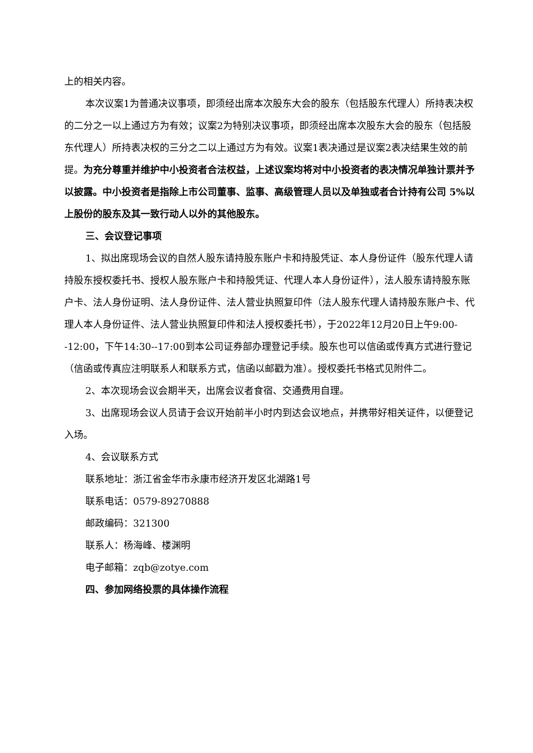上的相关内容。
本次议案1为普通决议事项，即须经出席本次股东大会的股东（包括股东代理人）所持表决权的二分之一以上通过方为有效；议案2为特别决议事项，即须经出席本次股东大会的股东（包括股东代理人）所持表决权的三分之二以上通过方为有效。议案1表决通过是议案2表决结果生效的前提。为充分尊重并维护中小投资者合法权益，上述议案均将对中小投资者的表决情况单独计票并予以披露。中小投资者是指除上市公司董事、监事、高级管理人员以及单独或者合计持有公司 5%以上股份的股东及其一致行动人以外的其他股东。
三、会议登记事项
1、拟出席现场会议的自然人股东请持股东账户卡和持股凭证、本人身份证件（股东代理人请持股东授权委托书、授权人股东账户卡和持股凭证、代理人本人身份证件），法人股东请持股东账户卡、法人身份证明、法人身份证件、法人营业执照复印件（法人股东代理人请持股东账户卡、代理人本人身份证件、法人营业执照复印件和法人授权委托书），于2022年12月20日上午9:00--12:00，下午14:30--17:00到本公司证券部办理登记手续。股东也可以信函或传真方式进行登记（信函或传真应注明联系人和联系方式，信函以邮戳为准）。授权委托书格式见附件二。
2、本次现场会议会期半天，出席会议者食宿、交通费用自理。
3、出席现场会议人员请于会议开始前半小时内到达会议地点，并携带好相关证件，以便登记入场。
4、会议联系方式
联系地址：浙江省金华市永康市经济开发区北湖路1号
联系电话：0579-89270888
邮政编码：321300
联系人：杨海峰、楼渊明
电子邮箱：zqb@zotye.com
四、参加网络投票的具体操作流程